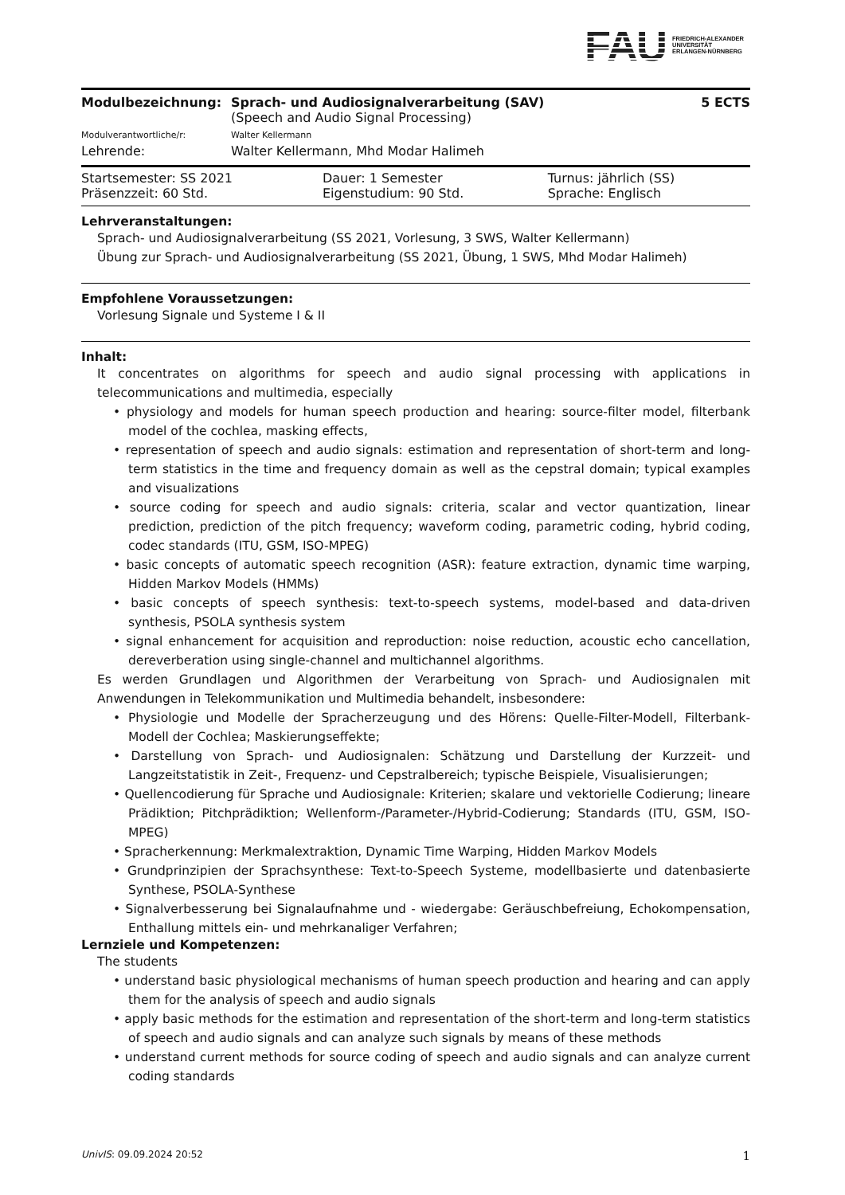FAU FRIEDRICH-ALEXANDER
UNIVERSITÄT
ERLANGEN-NÜRNBERG
| Modulbezeichnung: | Sprach- und Audiosignalverarbeitung (SAV) | 5 ECTS |
| | (Speech and Audio Signal Processing) | |
| Modulverantwortliche/r: | Walter Kellermann | |
| Lehrende: | Walter Kellermann, Mhd Modar Halimeh | |
| Startsemester: SS 2021 | Dauer: 1 Semester | Turnus: jährlich (SS) |
| Präsenzzeit: 60 Std. | Eigenstudium: 90 Std. | Sprache: Englisch |
Lehrveranstaltungen:
Sprach- und Audiosignalverarbeitung (SS 2021, Vorlesung, 3 SWS, Walter Kellermann)
Übung zur Sprach- und Audiosignalverarbeitung (SS 2021, Übung, 1 SWS, Mhd Modar Halimeh)
Empfohlene Voraussetzungen:
Vorlesung Signale und Systeme I & II
Inhalt:
It concentrates on algorithms for speech and audio signal processing with applications in telecommunications and multimedia, especially
• physiology and models for human speech production and hearing: source-filter model, filterbank model of the cochlea, masking effects,
• representation of speech and audio signals: estimation and representation of short-term and long-term statistics in the time and frequency domain as well as the cepstral domain; typical examples and visualizations
• source coding for speech and audio signals: criteria, scalar and vector quantization, linear prediction, prediction of the pitch frequency; waveform coding, parametric coding, hybrid coding, codec standards (ITU, GSM, ISO-MPEG)
• basic concepts of automatic speech recognition (ASR): feature extraction, dynamic time warping, Hidden Markov Models (HMMs)
• basic concepts of speech synthesis: text-to-speech systems, model-based and data-driven synthesis, PSOLA synthesis system
• signal enhancement for acquisition and reproduction: noise reduction, acoustic echo cancellation, dereverberation using single-channel and multichannel algorithms.
Es werden Grundlagen und Algorithmen der Verarbeitung von Sprach- und Audiosignalen mit Anwendungen in Telekommunikation und Multimedia behandelt, insbesondere:
• Physiologie und Modelle der Spracherzeugung und des Hörens: Quelle-Filter-Modell, Filterbank-Modell der Cochlea; Maskierungseffekte;
• Darstellung von Sprach- und Audiosignalen: Schätzung und Darstellung der Kurzzeit- und Langzeitstatistik in Zeit-, Frequenz- und Cepstralbereich; typische Beispiele, Visualisierungen;
• Quellencodierung für Sprache und Audiosignale: Kriterien; skalare und vektorielle Codierung; lineare Prädiktion; Pitchprädiktion; Wellenform-/Parameter-/Hybrid-Codierung; Standards (ITU, GSM, ISO-MPEG)
• Spracherkennung: Merkmalextraktion, Dynamic Time Warping, Hidden Markov Models
• Grundprinzipien der Sprachsynthese: Text-to-Speech Systeme, modellbasierte und datenbasierte Synthese, PSOLA-Synthese
• Signalverbesserung bei Signalaufnahme und - wiedergabe: Geräuschbefreiung, Echokompensation, Enthallung mittels ein- und mehrkanaliger Verfahren;
Lernziele und Kompetenzen:
The students
• understand basic physiological mechanisms of human speech production and hearing and can apply them for the analysis of speech and audio signals
• apply basic methods for the estimation and representation of the short-term and long-term statistics of speech and audio signals and can analyze such signals by means of these methods
• understand current methods for source coding of speech and audio signals and can analyze current coding standards
UnivIS: 09.09.2024 20:52 1